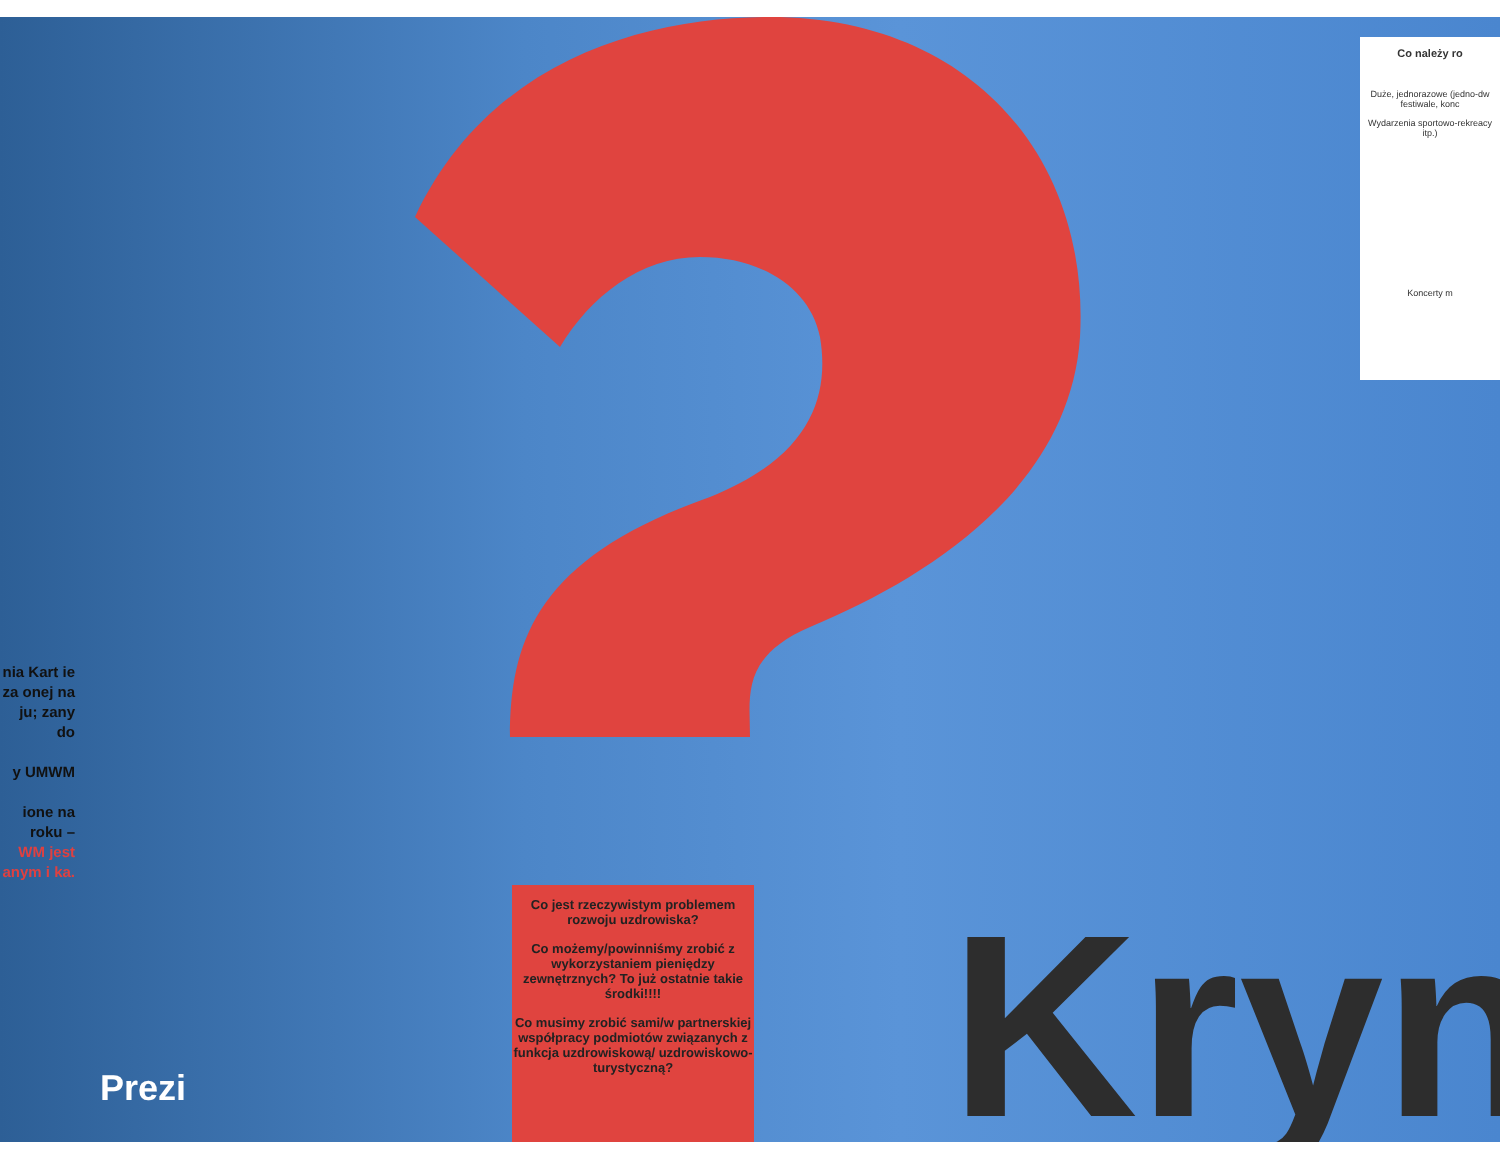Co należy ro
Duże, jednorazowe (jedno-dw festiwale, konc
Wydarzenia sportowo-rekreacy itp.)
Koncerty m
nia Kart ie za onej na ju; zany do
y UMWM
ione na roku –
WM jest anym i ka.
Co jest rzeczywistym problemem rozwoju uzdrowiska?
Co możemy/powinniśmy zrobić z wykorzystaniem pieniędzy zewnętrznych? To już ostatnie takie środki!!!!
Co musimy zrobić sami/w partnerskiej współpracy podmiotów związanych z funkcja uzdrowiskową/ uzdrowiskowo-turystyczną?
Kryn
Prezi